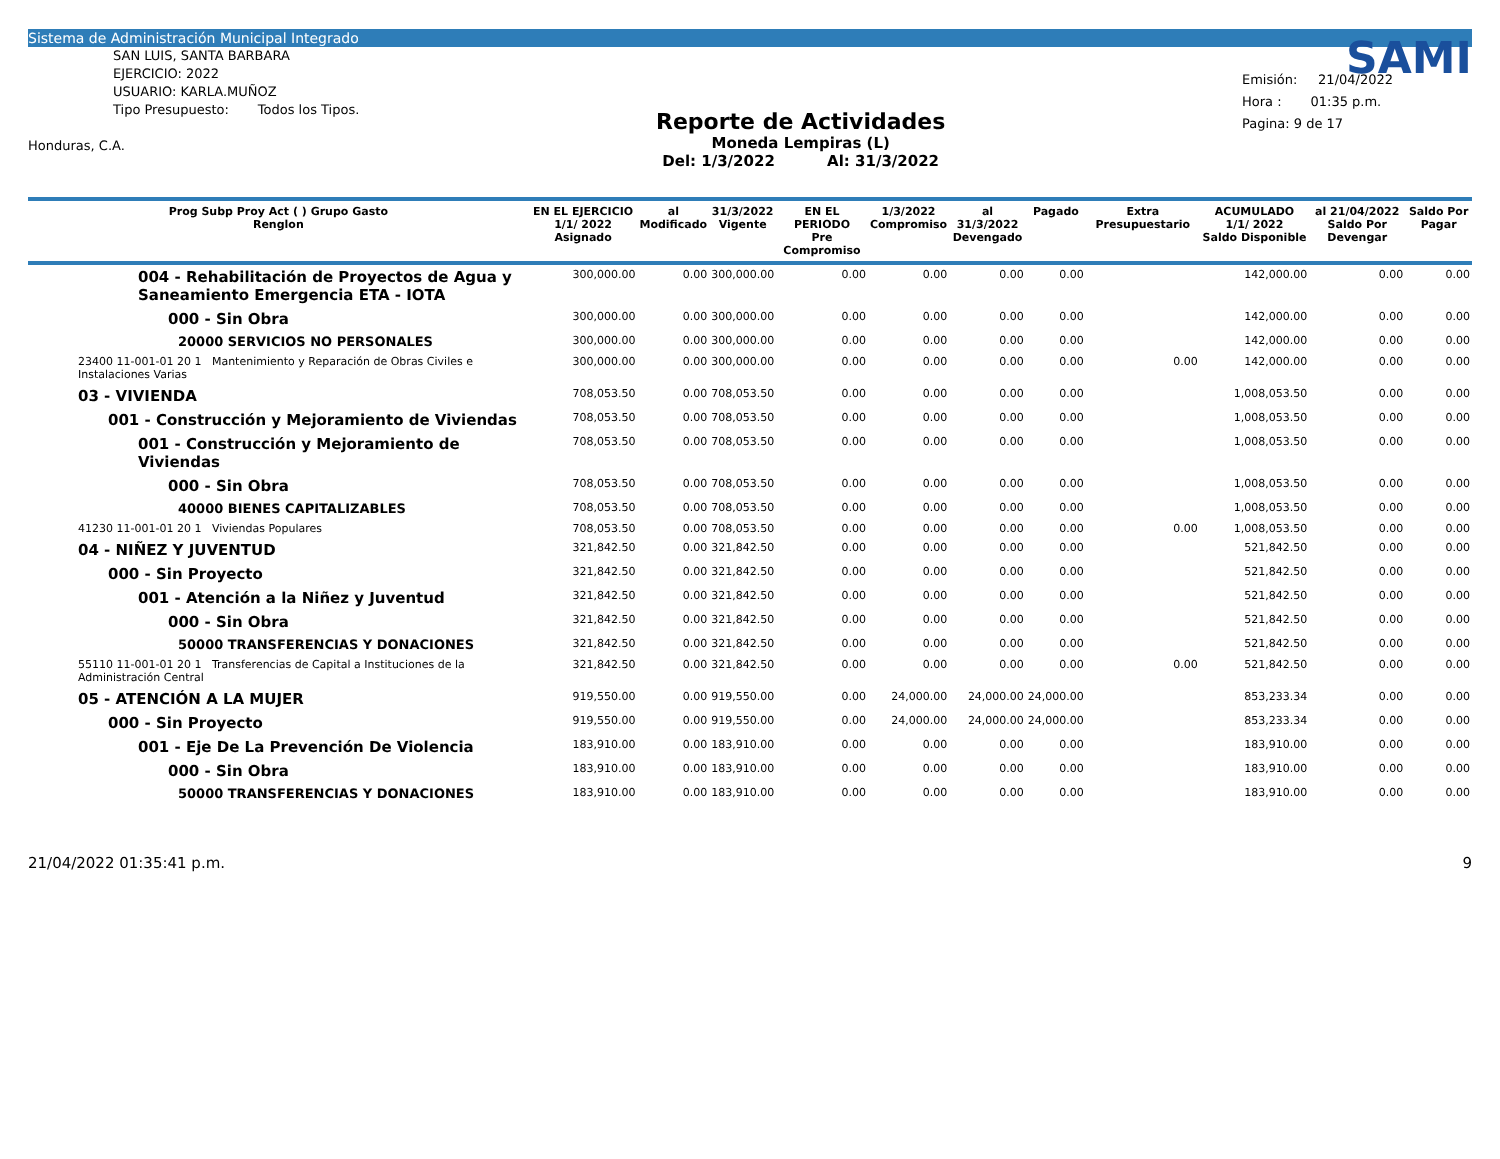Sistema de Administración Municipal Integrado
SAN LUIS, SANTA BARBARA
EJERCICIO: 2022
USUARIO: KARLA.MUÑOZ
Tipo Presupuesto: Todos los Tipos.
Honduras, C.A.
Reporte de Actividades
Moneda Lempiras (L)
Del: 1/3/2022 Al: 31/3/2022
SAMI
Emisión: 21/04/2022
Hora : 01:35 p.m.
Pagina: 9 de 17
| Prog Subp Proy Act ( ) Grupo Gasto Renglon | EN EL EJERCICIO 1/1/ 2022 Asignado | al Modificado | 31/3/2022 Vigente | EN EL PERIODO Pre Compromiso | 1/3/2022 Compromiso | al 31/3/2022 Devengado | Pagado | Extra Presupuestario | ACUMULADO 1/1/ 2022 Saldo Disponible | al 21/04/2022 Saldo Por Devengar | Saldo Por Pagar |
| --- | --- | --- | --- | --- | --- | --- | --- | --- | --- | --- | --- |
| 004 - Rehabilitación de Proyectos de Agua y Saneamiento Emergencia ETA - IOTA | 300,000.00 | 0.00 | 300,000.00 | 0.00 | 0.00 | 0.00 | 0.00 | | 142,000.00 | 0.00 | 0.00 |
| 000 - Sin Obra | 300,000.00 | 0.00 | 300,000.00 | 0.00 | 0.00 | 0.00 | 0.00 | | 142,000.00 | 0.00 | 0.00 |
| 20000 SERVICIOS NO PERSONALES | 300,000.00 | 0.00 | 300,000.00 | 0.00 | 0.00 | 0.00 | 0.00 | | 142,000.00 | 0.00 | 0.00 |
| 23400 11-001-01 20 1 Mantenimiento y Reparación de Obras Civiles e Instalaciones Varias | 300,000.00 | 0.00 | 300,000.00 | 0.00 | 0.00 | 0.00 | 0.00 | 0.00 | 142,000.00 | 0.00 | 0.00 |
| 03 - VIVIENDA | 708,053.50 | 0.00 | 708,053.50 | 0.00 | 0.00 | 0.00 | 0.00 | | 1,008,053.50 | 0.00 | 0.00 |
| 001 - Construcción y Mejoramiento de Viviendas | 708,053.50 | 0.00 | 708,053.50 | 0.00 | 0.00 | 0.00 | 0.00 | | 1,008,053.50 | 0.00 | 0.00 |
| 001 - Construcción y Mejoramiento de Viviendas | 708,053.50 | 0.00 | 708,053.50 | 0.00 | 0.00 | 0.00 | 0.00 | | 1,008,053.50 | 0.00 | 0.00 |
| 000 - Sin Obra | 708,053.50 | 0.00 | 708,053.50 | 0.00 | 0.00 | 0.00 | 0.00 | | 1,008,053.50 | 0.00 | 0.00 |
| 40000 BIENES CAPITALIZABLES | 708,053.50 | 0.00 | 708,053.50 | 0.00 | 0.00 | 0.00 | 0.00 | | 1,008,053.50 | 0.00 | 0.00 |
| 41230 11-001-01 20 1 Viviendas Populares | 708,053.50 | 0.00 | 708,053.50 | 0.00 | 0.00 | 0.00 | 0.00 | 0.00 | 1,008,053.50 | 0.00 | 0.00 |
| 04 - NIÑEZ Y JUVENTUD | 321,842.50 | 0.00 | 321,842.50 | 0.00 | 0.00 | 0.00 | 0.00 | | 521,842.50 | 0.00 | 0.00 |
| 000 - Sin Proyecto | 321,842.50 | 0.00 | 321,842.50 | 0.00 | 0.00 | 0.00 | 0.00 | | 521,842.50 | 0.00 | 0.00 |
| 001 - Atención a la Niñez y Juventud | 321,842.50 | 0.00 | 321,842.50 | 0.00 | 0.00 | 0.00 | 0.00 | | 521,842.50 | 0.00 | 0.00 |
| 000 - Sin Obra | 321,842.50 | 0.00 | 321,842.50 | 0.00 | 0.00 | 0.00 | 0.00 | | 521,842.50 | 0.00 | 0.00 |
| 50000 TRANSFERENCIAS Y DONACIONES | 321,842.50 | 0.00 | 321,842.50 | 0.00 | 0.00 | 0.00 | 0.00 | | 521,842.50 | 0.00 | 0.00 |
| 55110 11-001-01 20 1 Transferencias de Capital a Instituciones de la Administración Central | 321,842.50 | 0.00 | 321,842.50 | 0.00 | 0.00 | 0.00 | 0.00 | 0.00 | 521,842.50 | 0.00 | 0.00 |
| 05 - ATENCIÓN A LA MUJER | 919,550.00 | 0.00 | 919,550.00 | 0.00 | 24,000.00 | 24,000.00 | 24,000.00 | | 853,233.34 | 0.00 | 0.00 |
| 000 - Sin Proyecto | 919,550.00 | 0.00 | 919,550.00 | 0.00 | 24,000.00 | 24,000.00 | 24,000.00 | | 853,233.34 | 0.00 | 0.00 |
| 001 - Eje De La Prevención De Violencia | 183,910.00 | 0.00 | 183,910.00 | 0.00 | 0.00 | 0.00 | 0.00 | | 183,910.00 | 0.00 | 0.00 |
| 000 - Sin Obra | 183,910.00 | 0.00 | 183,910.00 | 0.00 | 0.00 | 0.00 | 0.00 | | 183,910.00 | 0.00 | 0.00 |
| 50000 TRANSFERENCIAS Y DONACIONES | 183,910.00 | 0.00 | 183,910.00 | 0.00 | 0.00 | 0.00 | 0.00 | | 183,910.00 | 0.00 | 0.00 |
21/04/2022 01:35:41 p.m. 9